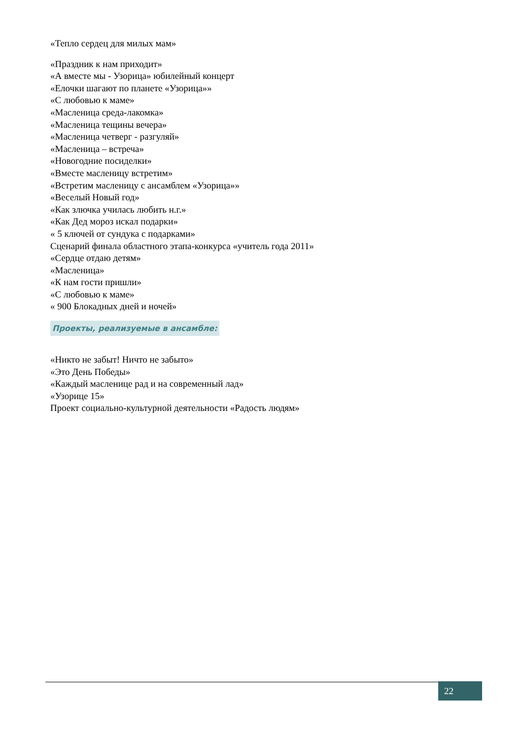«Тепло сердец для милых мам»
«Праздник к нам приходит»
«А вместе мы - Узорица» юбилейный концерт
«Елочки шагают по планете «Узорица»»
«С любовью к маме»
«Масленица среда-лакомка»
«Масленица тещины вечера»
«Масленица четверг - разгуляй»
«Масленица – встреча»
«Новогодние посиделки»
«Вместе масленицу встретим»
«Встретим масленицу с ансамблем «Узорица»»
«Веселый Новый год»
«Как злючка училась любить н.г.»
«Как Дед мороз искал подарки»
« 5 ключей от сундука с подарками»
Сценарий финала областного этапа-конкурса «учитель года 2011»
«Сердце отдаю детям»
«Масленица»
«К нам гости пришли»
«С любовью к маме»
« 900 Блокадных дней и ночей»
Проекты, реализуемые в ансамбле:
«Никто не забыт! Ничто не забыто»
«Это День Победы»
«Каждый масленице рад и на современный лад»
«Узорице 15»
Проект социально-культурной деятельности «Радость людям»
22